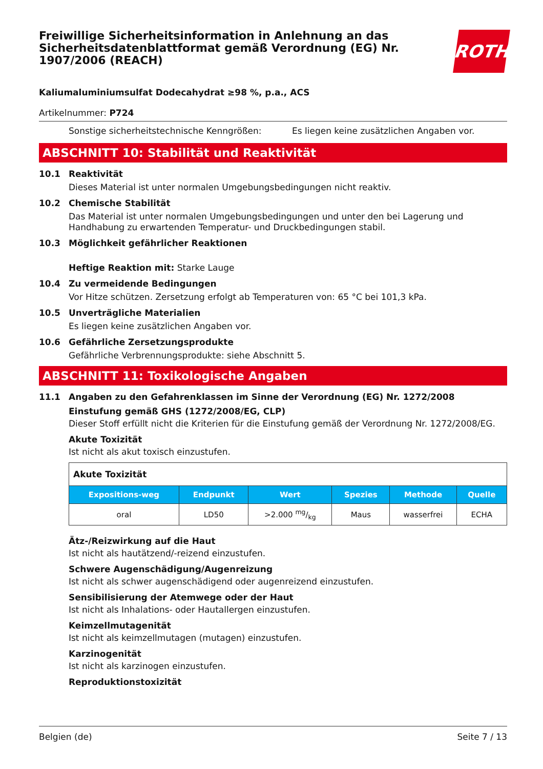Freiwillige Sicherheitsinformation in Anlehnung an das Sicherheitsdatenblattformat gemäß Verordnung (EG) Nr. 1907/2006 (REACH)
ROTH
Kaliumaluminiumsulfat Dodecahydrat ≥98 %, p.a., ACS
Artikelnummer: P724
Sonstige sicherheitstechnische Kenngrößen: Es liegen keine zusätzlichen Angaben vor.
ABSCHNITT 10: Stabilität und Reaktivität
10.1 Reaktivität
Dieses Material ist unter normalen Umgebungsbedingungen nicht reaktiv.
10.2 Chemische Stabilität
Das Material ist unter normalen Umgebungsbedingungen und unter den bei Lagerung und Handhabung zu erwartenden Temperatur- und Druckbedingungen stabil.
10.3 Möglichkeit gefährlicher Reaktionen
Heftige Reaktion mit: Starke Lauge
10.4 Zu vermeidende Bedingungen
Vor Hitze schützen. Zersetzung erfolgt ab Temperaturen von: 65 °C bei 101,3 kPa.
10.5 Unverträgliche Materialien
Es liegen keine zusätzlichen Angaben vor.
10.6 Gefährliche Zersetzungsprodukte
Gefährliche Verbrennungsprodukte: siehe Abschnitt 5.
ABSCHNITT 11: Toxikologische Angaben
11.1 Angaben zu den Gefahrenklassen im Sinne der Verordnung (EG) Nr. 1272/2008
Einstufung gemäß GHS (1272/2008/EG, CLP)
Dieser Stoff erfüllt nicht die Kriterien für die Einstufung gemäß der Verordnung Nr. 1272/2008/EG.
Akute Toxizität
Ist nicht als akut toxisch einzustufen.
| Akute Toxizität | | | | | |
| Expositions-weg | Endpunkt | Wert | Spezies | Methode | Quelle |
| oral | LD50 | >2.000 mg/kg | Maus | wasserfrei | ECHA |
Ätz-/Reizwirkung auf die Haut
Ist nicht als hautätzend/-reizend einzustufen.
Schwere Augenschädigung/Augenreizung
Ist nicht als schwer augenschädigend oder augenreizend einzustufen.
Sensibilisierung der Atemwege oder der Haut
Ist nicht als Inhalations- oder Hautallergen einzustufen.
Keimzellmutagenität
Ist nicht als keimzellmutagen (mutagen) einzustufen.
Karzinogenität
Ist nicht als karzinogen einzustufen.
Reproduktionstoxizität
Belgien (de) Seite 7 / 13